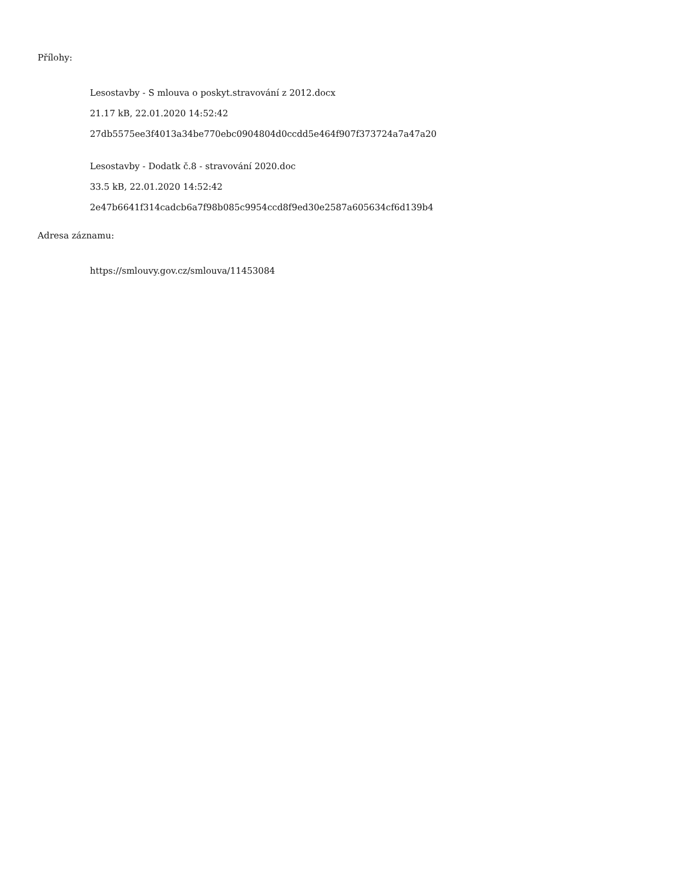Přílohy:
Lesostavby - S mlouva o poskyt.stravování z 2012.docx
21.17 kB, 22.01.2020 14:52:42
27db5575ee3f4013a34be770ebc0904804d0ccdd5e464f907f373724a7a47a20
Lesostavby - Dodatk č.8 - stravování 2020.doc
33.5 kB, 22.01.2020 14:52:42
2e47b6641f314cadcb6a7f98b085c9954ccd8f9ed30e2587a605634cf6d139b4
Adresa záznamu:
https://smlouvy.gov.cz/smlouva/11453084